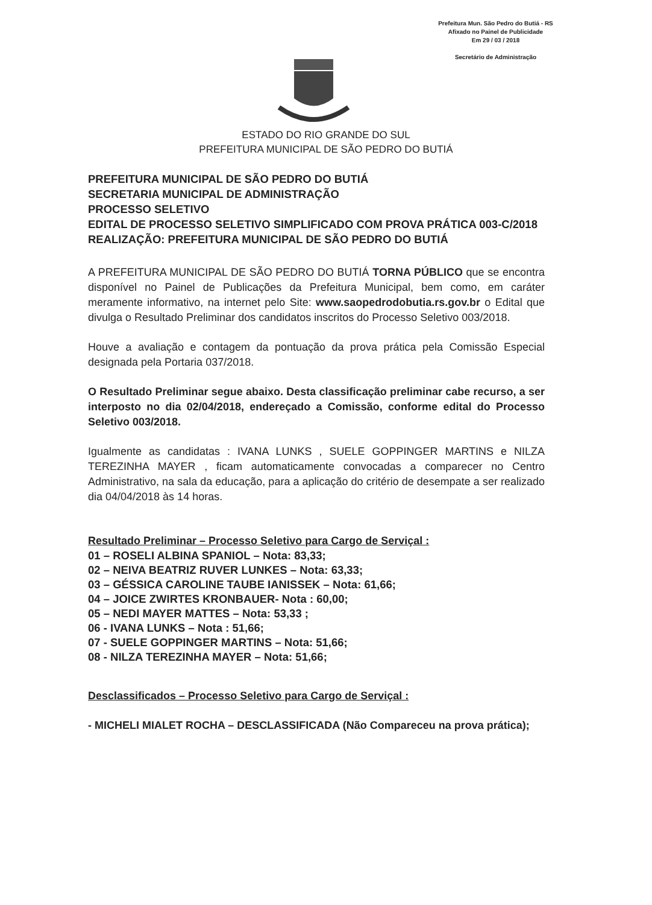Prefeitura Mun. São Pedro do Butiá - RS
Afixado no Painel de Publicidade
Em 29 / 03 / 2018
Secretário de Administração
ESTADO DO RIO GRANDE DO SUL
PREFEITURA MUNICIPAL DE SÃO PEDRO DO BUTIÁ
PREFEITURA MUNICIPAL DE SÃO PEDRO DO BUTIÁ
SECRETARIA MUNICIPAL DE ADMINISTRAÇÃO
PROCESSO SELETIVO
EDITAL DE PROCESSO SELETIVO SIMPLIFICADO COM PROVA PRÁTICA 003-C/2018
REALIZAÇÃO: PREFEITURA MUNICIPAL DE SÃO PEDRO DO BUTIÁ
A PREFEITURA MUNICIPAL DE SÃO PEDRO DO BUTIÁ TORNA PÚBLICO que se encontra disponível no Painel de Publicações da Prefeitura Municipal, bem como, em caráter meramente informativo, na internet pelo Site: www.saopedrodobutia.rs.gov.br o Edital que divulga o Resultado Preliminar dos candidatos inscritos do Processo Seletivo 003/2018.
Houve a avaliação e contagem da pontuação da prova prática pela Comissão Especial designada pela Portaria 037/2018.
O Resultado Preliminar segue abaixo. Desta classificação preliminar cabe recurso, a ser interposto no dia 02/04/2018, endereçado a Comissão, conforme edital do Processo Seletivo 003/2018.
Igualmente as candidatas : IVANA LUNKS , SUELE GOPPINGER MARTINS e NILZA TEREZINHA MAYER , ficam automaticamente convocadas a comparecer no Centro Administrativo, na sala da educação, para a aplicação do critério de desempate a ser realizado dia 04/04/2018 às 14 horas.
Resultado Preliminar – Processo Seletivo para Cargo de Serviçal :
01 – ROSELI ALBINA SPANIOL – Nota: 83,33;
02 – NEIVA BEATRIZ RUVER LUNKES – Nota: 63,33;
03 – GÉSSICA CAROLINE TAUBE IANISSEK – Nota: 61,66;
04 – JOICE ZWIRTES KRONBAUER- Nota : 60,00;
05 – NEDI MAYER MATTES – Nota: 53,33 ;
06 - IVANA LUNKS – Nota : 51,66;
07 - SUELE GOPPINGER MARTINS – Nota: 51,66;
08 - NILZA TEREZINHA MAYER – Nota: 51,66;
Desclassificados – Processo Seletivo para Cargo de Serviçal :
- MICHELI MIALET ROCHA – DESCLASSIFICADA (Não Compareceu na prova prática);